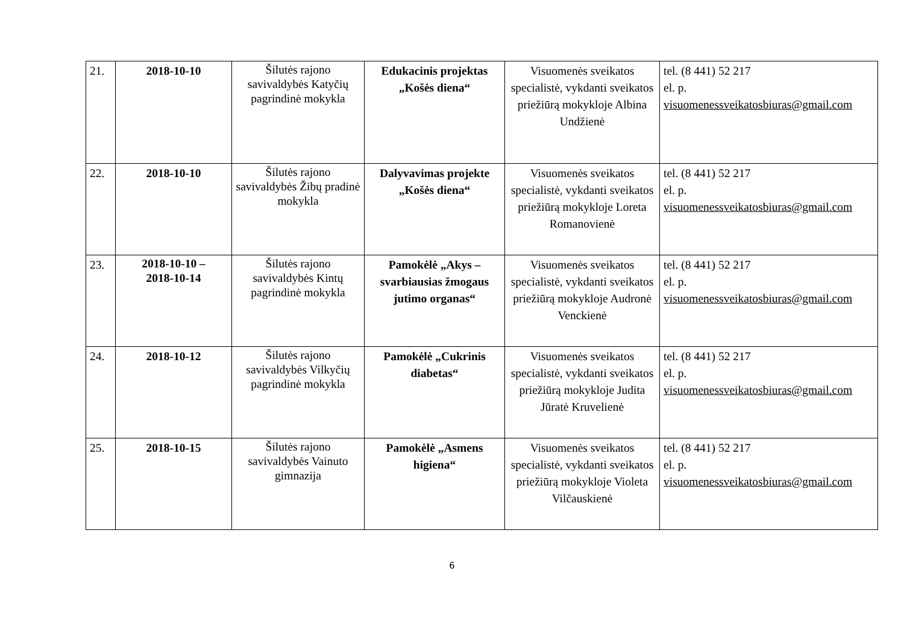| 21. | 2018-10-10 | Šilutės rajono savivaldybės Katyčių pagrindinė mokykla | Edukacinis projektas „Košės diena“ | Visuomenės sveikatos specialistė, vykdanti sveikatos priežiūrą mokykloje Albina Undžienė | tel. (8 441) 52 217 el. p. visuomenessveikatosbiuras@gmail.com |
| 22. | 2018-10-10 | Šilutės rajono savivaldybės Žibų pradinė mokykla | Dalyvavimas projekte „Košės diena“ | Visuomenės sveikatos specialistė, vykdanti sveikatos priežiūrą mokykloje Loreta Romanovienė | tel. (8 441) 52 217 el. p. visuomenessveikatosbiuras@gmail.com |
| 23. | 2018-10-10 – 2018-10-14 | Šilutės rajono savivaldybės Kintų pagrindinė mokykla | Pamokėlė „Akys – svarbiausias žmogaus jutimo organas“ | Visuomenės sveikatos specialistė, vykdanti sveikatos priežiūrą mokykloje Audronė Venckienė | tel. (8 441) 52 217 el. p. visuomenessveikatosbiuras@gmail.com |
| 24. | 2018-10-12 | Šilutės rajono savivaldybės Vilkyčių pagrindinė mokykla | Pamokėlė „Cukrinis diabetas“ | Visuomenės sveikatos specialistė, vykdanti sveikatos priežiūrą mokykloje Judita Jūratė Kruvelienė | tel. (8 441) 52 217 el. p. visuomenessveikatosbiuras@gmail.com |
| 25. | 2018-10-15 | Šilutės rajono savivaldybės Vainuto gimnazija | Pamokėlė „Asmens higiena“ | Visuomenės sveikatos specialistė, vykdanti sveikatos priežiūrą mokykloje Violeta Vilčauskienė | tel. (8 441) 52 217 el. p. visuomenessveikatosbiuras@gmail.com |
6